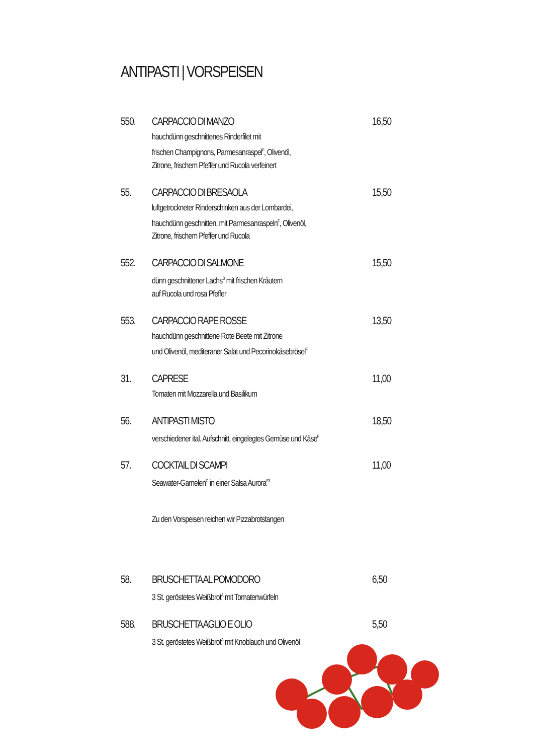ANTIPASTI | VORSPEISEN
550.
CARPACCIO DI MANZO
hauchdünn geschnittenes Rinderfilet mit
frischen Champignons, Parmesanraspel<sup>F</sup>, Olivenöl,
Zitrone, frischem Pfeffer und Rucola verfeinert
16,50
55.
CARPACCIO DI BRESAOLA
luftgetrockneter Rinderschinken aus der Lombardei,
hauchdünn geschnitten, mit Parmesanraspeln<sup>F</sup>, Olivenöl,
Zitrone, frischem Pfeffer und Rucola
15,50
552.
CARPACCIO DI SALMONE
dünn geschnittener Lachs<sup>B</sup> mit frischen Kräutern
auf Rucola und rosa Pfeffer
15,50
553.
CARPACCIO RAPE ROSSE
hauchdünn geschnittene Rote Beete mit Zitrone
und Olivenöl, mediteraner Salat und Pecorinokäsebrösel<sup>F</sup>
13,50
31.
CAPRESE
Tomaten mit Mozzarella und Basilikum
11,00
56.
ANTIPASTI MISTO
verschiedener ital. Aufschnitt, eingelegtes Gemüse und Käse<sup>F</sup>
18,50
57.
COCKTAIL DI SCAMPI
Seawater-Garnelen<sup>C</sup> in einer Salsa Aurora<sup>F3</sup>
11,00
Zu den Vorspeisen reichen wir Pizzabrotstangen
58.
BRUSCHETTA AL POMODORO
3 St. geröstetes Weißbrot<sup>A</sup> mit Tomatenwürfeln
6,50
588.
BRUSCHETTA AGLIO E OLIO
3 St. geröstetes Weißbrot<sup>A</sup> mit Knoblauch und Olivenöl
5,50